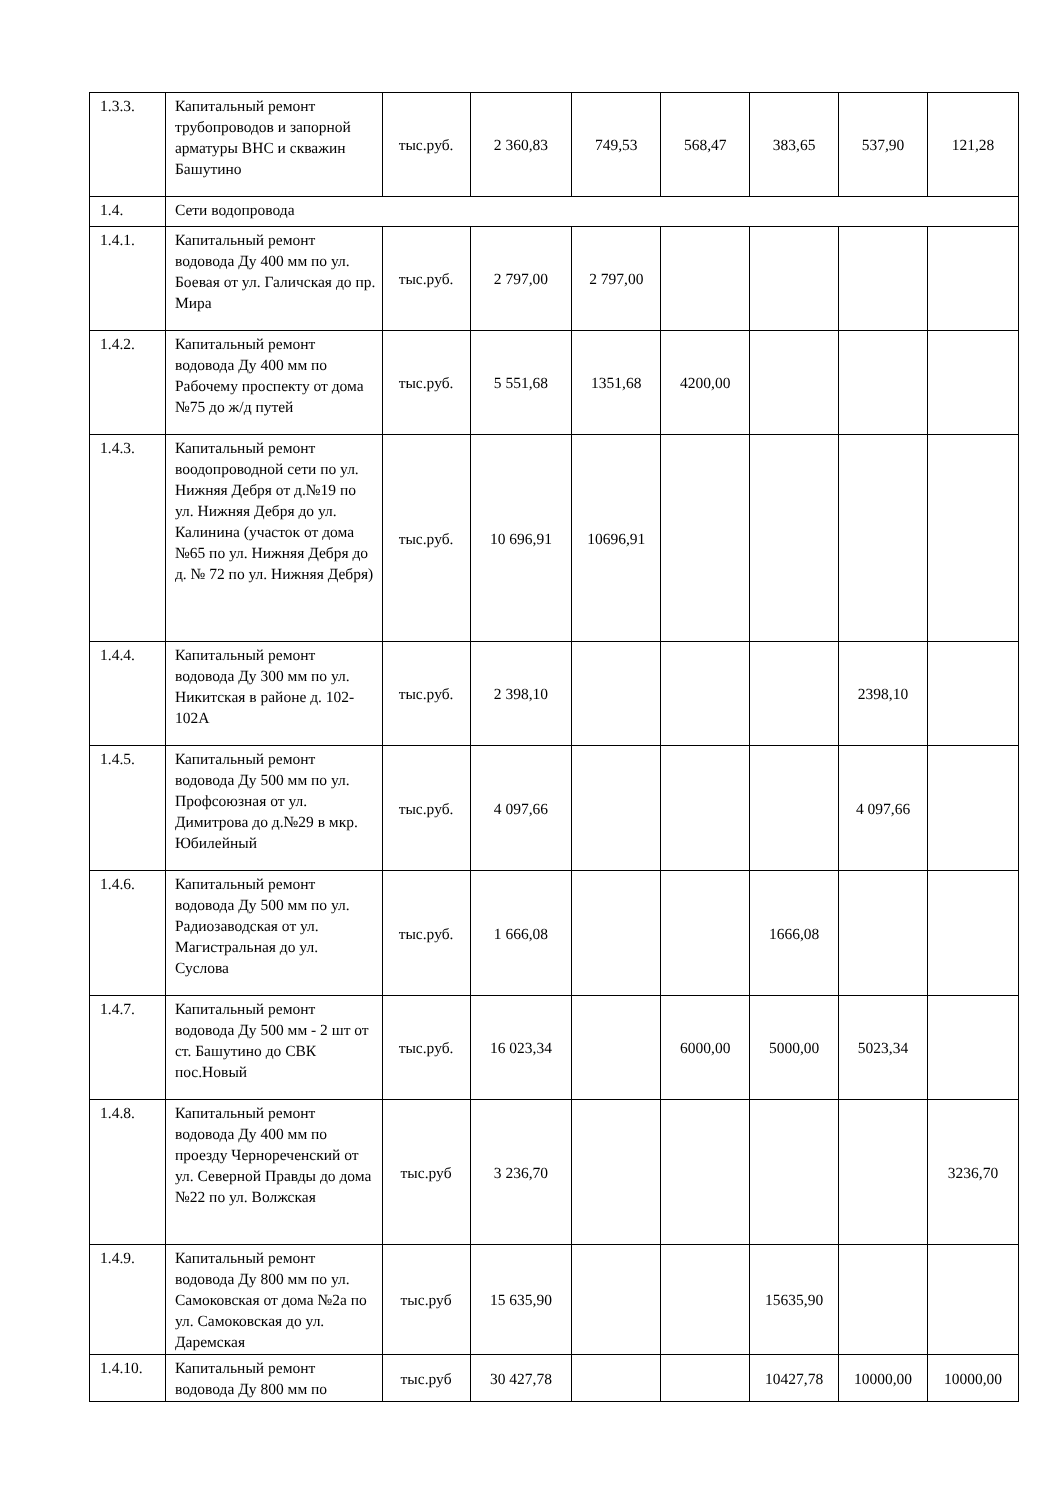| 1.3.3. | Капитальный ремонт трубопроводов и запорной арматуры ВНС и скважин Башутино | тыс.руб. | 2 360,83 | 749,53 | 568,47 | 383,65 | 537,90 | 121,28 |
| 1.4. | Сети водопровода | | | | | | | |
| 1.4.1. | Капитальный ремонт водовода Ду 400 мм по ул. Боевая от ул. Галичская до пр. Мира | тыс.руб. | 2 797,00 | 2 797,00 | | | | |
| 1.4.2. | Капитальный ремонт водовода Ду 400 мм по Рабочему проспекту от дома №75 до ж/д путей | тыс.руб. | 5 551,68 | 1351,68 | 4200,00 | | | |
| 1.4.3. | Капитальный ремонт воодопроводной сети по ул. Нижняя Дебря от д.№19 по ул. Нижняя Дебря до ул. Калинина (участок от дома №65 по ул. Нижняя Дебря до д. № 72 по ул. Нижняя Дебря) | тыс.руб. | 10 696,91 | 10696,91 | | | | |
| 1.4.4. | Капитальный ремонт водовода Ду 300 мм по ул. Никитская в районе д. 102-102А | тыс.руб. | 2 398,10 | | | | 2398,10 | |
| 1.4.5. | Капитальный ремонт водовода Ду 500 мм по ул. Профсоюзная от ул. Димитрова до д.№29 в мкр. Юбилейный | тыс.руб. | 4 097,66 | | | | 4 097,66 | |
| 1.4.6. | Капитальный ремонт водовода Ду 500 мм по ул. Радиозаводская от ул. Магистральная до ул. Суслова | тыс.руб. | 1 666,08 | | | 1666,08 | | |
| 1.4.7. | Капитальный ремонт водовода Ду 500 мм - 2 шт от ст. Башутино до СВК пос.Новый | тыс.руб. | 16 023,34 | | 6000,00 | 5000,00 | 5023,34 | |
| 1.4.8. | Капитальный ремонт водовода Ду 400 мм по проезду Чернореченский от ул. Северной Правды до дома №22 по ул. Волжская | тыс.руб | 3 236,70 | | | | | 3236,70 |
| 1.4.9. | Капитальный ремонт водовода Ду 800 мм по ул. Самоковская от дома №2а по ул. Самоковская до ул. Даремская | тыс.руб | 15 635,90 | | | 15635,90 | | |
| 1.4.10. | Капитальный ремонт водовода Ду 800 мм по | тыс.руб | 30 427,78 | | | 10427,78 | 10000,00 | 10000,00 |